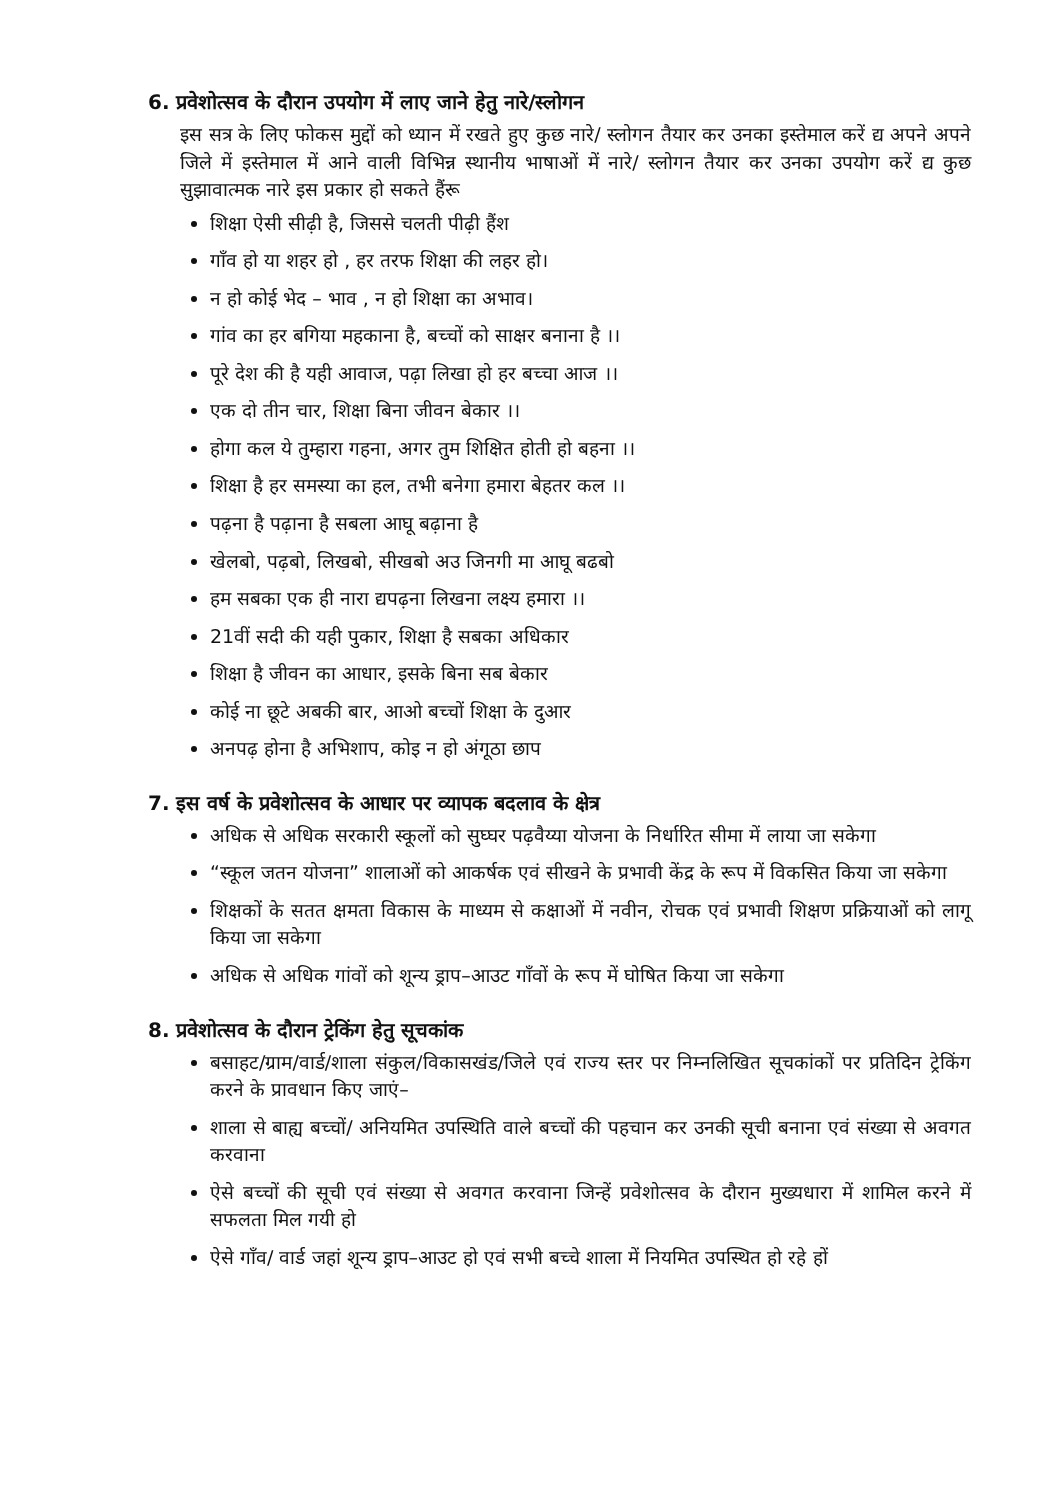6. प्रवेशोत्सव के दौरान उपयोग में लाए जाने हेतु नारे/स्लोगन
इस सत्र के लिए फोकस मुद्दों को ध्यान में रखते हुए कुछ नारे/ स्लोगन तैयार कर उनका इस्तेमाल करें द्य अपने अपने जिले में इस्तेमाल में आने वाली विभिन्न स्थानीय भाषाओं में नारे/ स्लोगन तैयार कर उनका उपयोग करें द्य कुछ सुझावात्मक नारे इस प्रकार हो सकते हैंरू
शिक्षा ऐसी सीढ़ी है, जिससे चलती पीढ़ी हैंश
गाँव हो या शहर हो , हर तरफ शिक्षा की लहर हो।
न हो कोई भेद – भाव , न हो शिक्षा का अभाव।
गांव का हर बगिया महकाना है, बच्चों को साक्षर बनाना है ।।
पूरे देश की है यही आवाज, पढ़ा लिखा हो हर बच्चा आज ।।
एक दो तीन चार, शिक्षा बिना जीवन बेकार ।।
होगा कल ये तुम्हारा गहना, अगर तुम शिक्षित होती हो बहना ।।
शिक्षा है हर समस्या का हल, तभी बनेगा हमारा बेहतर कल ।।
पढ़ना है पढ़ाना है सबला आघू बढ़ाना है
खेलबो, पढ़बो, लिखबो, सीखबो अउ जिनगी मा आघू बढबो
हम सबका एक ही नारा द्यपढ़ना लिखना लक्ष्य हमारा ।।
21वीं सदी की यही पुकार, शिक्षा है सबका अधिकार
शिक्षा है जीवन का आधार, इसके बिना सब बेकार
कोई ना छूटे अबकी बार, आओ बच्चों शिक्षा के दुआर
अनपढ़ होना है अभिशाप, कोइ न हो अंगूठा छाप
7. इस वर्ष के प्रवेशोत्सव के आधार पर व्यापक बदलाव के क्षेत्र
अधिक से अधिक सरकारी स्कूलों को सुघ्घर पढ़वैय्या योजना के निर्धारित सीमा में लाया जा सकेगा
“स्कूल जतन योजना” शालाओं को आकर्षक एवं सीखने के प्रभावी केंद्र के रूप में विकसित किया जा सकेगा
शिक्षकों के सतत क्षमता विकास के माध्यम से कक्षाओं में नवीन, रोचक एवं प्रभावी शिक्षण प्रक्रियाओं को लागू किया जा सकेगा
अधिक से अधिक गांवों को शून्य ड्राप–आउट गाँवों के रूप में घोषित किया जा सकेगा
8. प्रवेशोत्सव के दौरान ट्रेकिंग हेतु सूचकांक
बसाहट/ग्राम/वार्ड/शाला संकुल/विकासखंड/जिले एवं राज्य स्तर पर निम्नलिखित सूचकांकों पर प्रतिदिन ट्रेकिंग करने के प्रावधान किए जाएं–
शाला से बाह्य बच्चों/ अनियमित उपस्थिति वाले बच्चों की पहचान कर उनकी सूची बनाना एवं संख्या से अवगत करवाना
ऐसे बच्चों की सूची एवं संख्या से अवगत करवाना जिन्हें प्रवेशोत्सव के दौरान मुख्यधारा में शामिल करने में सफलता मिल गयी हो
ऐसे गाँव/ वार्ड जहां शून्य ड्राप–आउट हो एवं सभी बच्चे शाला में नियमित उपस्थित हो रहे हों